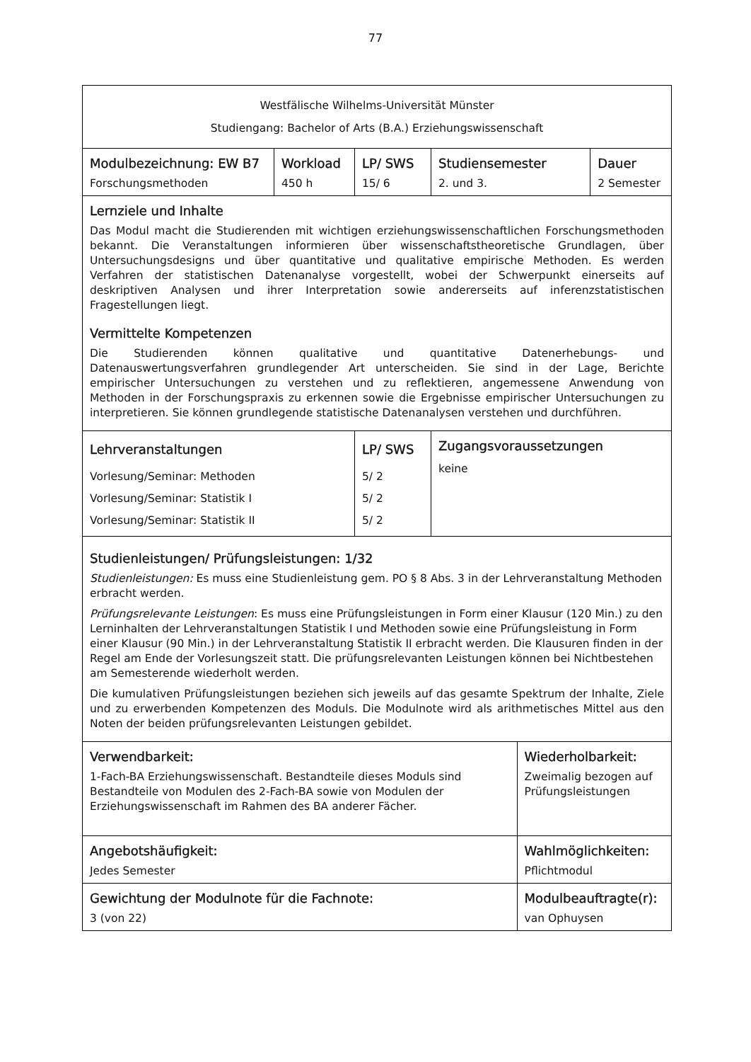77
| Westfälische Wilhelms-Universität Münster Studiengang: Bachelor of Arts (B.A.) Erziehungswissenschaft | | | | | |
| Modulbezeichnung: EW B7 Forschungsmethoden | Workload 450 h | LP/ SWS 15/ 6 | Studiensemester 2. und 3. | | Dauer 2 Semester |
| Lernziele und Inhalte Das Modul macht die Studierenden mit wichtigen erziehungswissenschaftlichen Forschungsmethoden bekannt. Die Veranstaltungen informieren über wissenschaftstheoretische Grundlagen, über Untersuchungsdesigns und über quantitative und qualitative empirische Methoden. Es werden Verfahren der statistischen Datenanalyse vorgestellt, wobei der Schwerpunkt einerseits auf deskriptiven Analysen und ihrer Interpretation sowie andererseits auf inferenzstatistischen Fragestellungen liegt. Vermittelte Kompetenzen Die Studierenden können qualitative und quantitative Datenerhebungs- und Datenauswertungsverfahren grundlegender Art unterscheiden. Sie sind in der Lage, Berichte empirischer Untersuchungen zu verstehen und zu reflektieren, angemessene Anwendung von Methoden in der Forschungspraxis zu erkennen sowie die Ergebnisse empirischer Untersuchungen zu interpretieren. Sie können grundlegende statistische Datenanalysen verstehen und durchführen. | | | | | |
| Lehrveranstaltungen Vorlesung/Seminar: Methoden Vorlesung/Seminar: Statistik I Vorlesung/Seminar: Statistik II | | LP/ SWS 5/ 2 5/ 2 5/ 2 | Zugangsvoraussetzungen keine | | |
| Studienleistungen/ Prüfungsleistungen: 1/32 Studienleistungen: Es muss eine Studienleistung gem. PO § 8 Abs. 3 in der Lehrveranstaltung Methoden erbracht werden. Prüfungsrelevante Leistungen : Es muss eine Prüfungsleistungen in Form einer Klausur (120 Min.) zu den Lerninhalten der Lehrveranstaltungen Statistik I und Methoden sowie eine Prüfungsleistung in Form einer Klausur (90 Min.) in der Lehrveranstaltung Statistik II erbracht werden. Die Klausuren finden in der Regel am Ende der Vorlesungszeit statt. Die prüfungsrelevanten Leistungen können bei Nichtbestehen am Semesterende wiederholt werden. Die kumulativen Prüfungsleistungen beziehen sich jeweils auf das gesamte Spektrum der Inhalte, Ziele und zu erwerbenden Kompetenzen des Moduls. Die Modulnote wird als arithmetisches Mittel aus den Noten der beiden prüfungsrelevanten Leistungen gebildet. | | | | | |
| Verwendbarkeit: 1-Fach-BA Erziehungswissenschaft. Bestandteile dieses Moduls sind Bestandteile von Modulen des 2-Fach-BA sowie von Modulen der Erziehungswissenschaft im Rahmen des BA anderer Fächer. | | | | Wiederholbarkeit: Zweimalig bezogen auf Prüfungsleistungen | |
| Angebotshäufigkeit: Jedes Semester | | | | Wahlmöglichkeiten: Pflichtmodul | |
| Gewichtung der Modulnote für die Fachnote: 3 (von 22) | | | | Modulbeauftragte(r): van Ophuysen | |